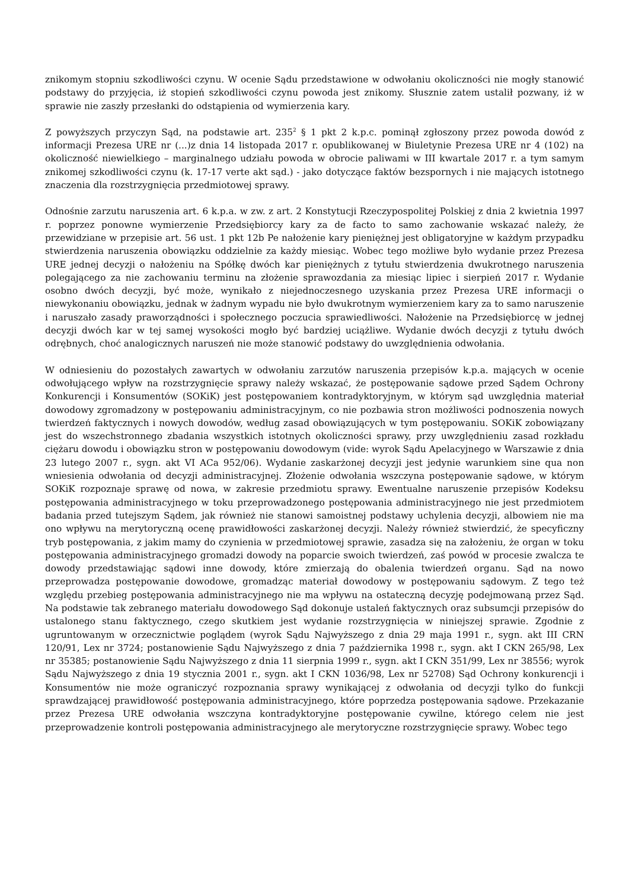znikomym stopniu szkodliwości czynu. W ocenie Sądu przedstawione w odwołaniu okoliczności nie mogły stanowić podstawy do przyjęcia, iż stopień szkodliwości czynu powoda jest znikomy. Słusznie zatem ustalił pozwany, iż w sprawie nie zaszły przesłanki do odstąpienia od wymierzenia kary.
Z powyższych przyczyn Sąd, na podstawie art. 235<sup>2</sup> § 1 pkt 2 k.p.c. pominął zgłoszony przez powoda dowód z informacji Prezesa URE nr (...)z dnia 14 listopada 2017 r. opublikowanej w Biuletynie Prezesa URE nr 4 (102) na okoliczność niewielkiego – marginalnego udziału powoda w obrocie paliwami w III kwartale 2017 r. a tym samym znikomej szkodliwości czynu (k. 17-17 verte akt sąd.) - jako dotyczące faktów bezspornych i nie mających istotnego znaczenia dla rozstrzygnięcia przedmiotowej sprawy.
Odnośnie zarzutu naruszenia art. 6 k.p.a. w zw. z art. 2 Konstytucji Rzeczypospolitej Polskiej z dnia 2 kwietnia 1997 r. poprzez ponowne wymierzenie Przedsiębiorcy kary za de facto to samo zachowanie wskazać należy, że przewidziane w przepisie art. 56 ust. 1 pkt 12b Pe nałożenie kary pieniężnej jest obligatoryjne w każdym przypadku stwierdzenia naruszenia obowiązku oddzielnie za każdy miesiąc. Wobec tego możliwe było wydanie przez Prezesa URE jednej decyzji o nałożeniu na Spółkę dwóch kar pieniężnych z tytułu stwierdzenia dwukrotnego naruszenia polegającego za nie zachowaniu terminu na złożenie sprawozdania za miesiąc lipiec i sierpień 2017 r. Wydanie osobno dwóch decyzji, być może, wynikało z niejednoczesnego uzyskania przez Prezesa URE informacji o niewykonaniu obowiązku, jednak w żadnym wypadu nie było dwukrotnym wymierzeniem kary za to samo naruszenie i naruszało zasady praworządności i społecznego poczucia sprawiedliwości. Nałożenie na Przedsiębiorcę w jednej decyzji dwóch kar w tej samej wysokości mogło być bardziej uciążliwe. Wydanie dwóch decyzji z tytułu dwóch odrębnych, choć analogicznych naruszeń nie może stanowić podstawy do uwzględnienia odwołania.
W odniesieniu do pozostałych zawartych w odwołaniu zarzutów naruszenia przepisów k.p.a. mających w ocenie odwołującego wpływ na rozstrzygnięcie sprawy należy wskazać, że postępowanie sądowe przed Sądem Ochrony Konkurencji i Konsumentów (SOKiK) jest postępowaniem kontradyktoryjnym, w którym sąd uwzględnia materiał dowodowy zgromadzony w postępowaniu administracyjnym, co nie pozbawia stron możliwości podnoszenia nowych twierdzeń faktycznych i nowych dowodów, według zasad obowiązujących w tym postępowaniu. SOKiK zobowiązany jest do wszechstronnego zbadania wszystkich istotnych okoliczności sprawy, przy uwzględnieniu zasad rozkładu ciężaru dowodu i obowiązku stron w postępowaniu dowodowym (vide: wyrok Sądu Apelacyjnego w Warszawie z dnia 23 lutego 2007 r., sygn. akt VI ACa 952/06). Wydanie zaskarżonej decyzji jest jedynie warunkiem sine qua non wniesienia odwołania od decyzji administracyjnej. Złożenie odwołania wszczyna postępowanie sądowe, w którym SOKiK rozpoznaje sprawę od nowa, w zakresie przedmiotu sprawy. Ewentualne naruszenie przepisów Kodeksu postępowania administracyjnego w toku przeprowadzonego postępowania administracyjnego nie jest przedmiotem badania przed tutejszym Sądem, jak również nie stanowi samoistnej podstawy uchylenia decyzji, albowiem nie ma ono wpływu na merytoryczną ocenę prawidłowości zaskarżonej decyzji. Należy również stwierdzić, że specyficzny tryb postępowania, z jakim mamy do czynienia w przedmiotowej sprawie, zasadza się na założeniu, że organ w toku postępowania administracyjnego gromadzi dowody na poparcie swoich twierdzeń, zaś powód w procesie zwalcza te dowody przedstawiając sądowi inne dowody, które zmierzają do obalenia twierdzeń organu. Sąd na nowo przeprowadza postępowanie dowodowe, gromadząc materiał dowodowy w postępowaniu sądowym. Z tego też względu przebieg postępowania administracyjnego nie ma wpływu na ostateczną decyzję podejmowaną przez Sąd. Na podstawie tak zebranego materiału dowodowego Sąd dokonuje ustaleń faktycznych oraz subsumcji przepisów do ustalonego stanu faktycznego, czego skutkiem jest wydanie rozstrzygnięcia w niniejszej sprawie. Zgodnie z ugruntowanym w orzecznictwie poglądem (wyrok Sądu Najwyższego z dnia 29 maja 1991 r., sygn. akt III CRN 120/91, Lex nr 3724; postanowienie Sądu Najwyższego z dnia 7 października 1998 r., sygn. akt I CKN 265/98, Lex nr 35385; postanowienie Sądu Najwyższego z dnia 11 sierpnia 1999 r., sygn. akt I CKN 351/99, Lex nr 38556; wyrok Sądu Najwyższego z dnia 19 stycznia 2001 r., sygn. akt I CKN 1036/98, Lex nr 52708) Sąd Ochrony konkurencji i Konsumentów nie może ograniczyć rozpoznania sprawy wynikającej z odwołania od decyzji tylko do funkcji sprawdzającej prawidłowość postępowania administracyjnego, które poprzedza postępowania sądowe. Przekazanie przez Prezesa URE odwołania wszczyna kontradyktoryjne postępowanie cywilne, którego celem nie jest przeprowadzenie kontroli postępowania administracyjnego ale merytoryczne rozstrzygnięcie sprawy. Wobec tego